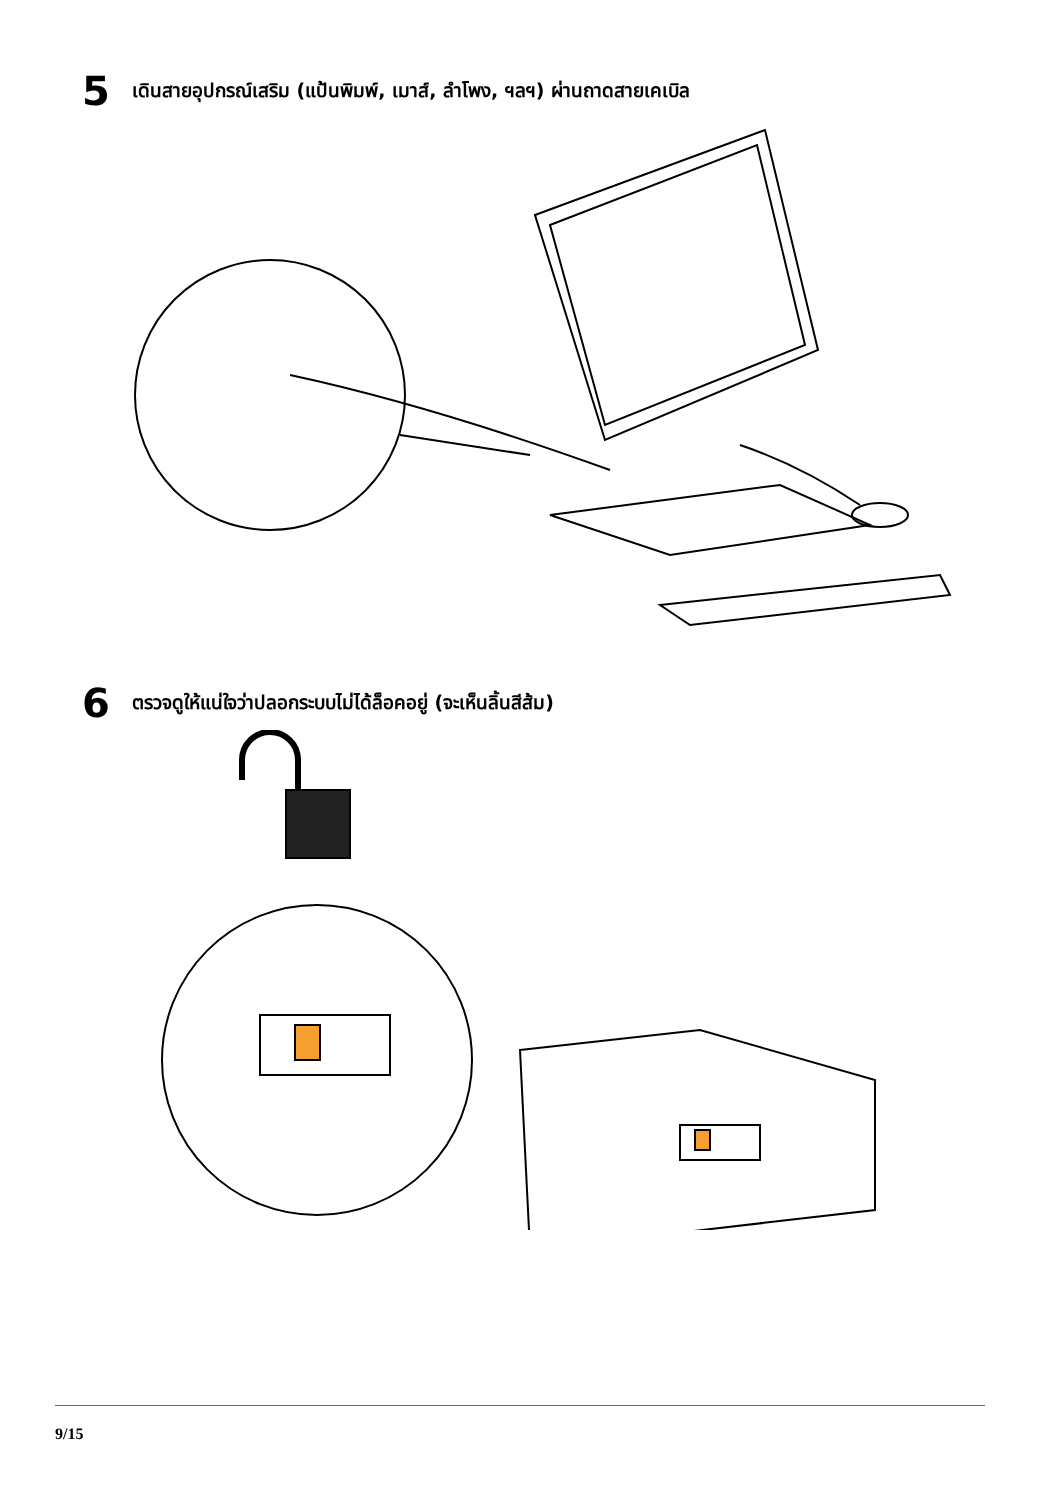5 เดินสายอุปกรณ์เสริม (แป้นพิมพ์, เมาส์, ลำโพง, ฯลฯ) ผ่านถาดสายเคเบิล
6 ตรวจดูให้แน่ใจว่าปลอกระบบไม่ได้ล็อคอยู่ (จะเห็นลิ้นสีส้ม)
9/15